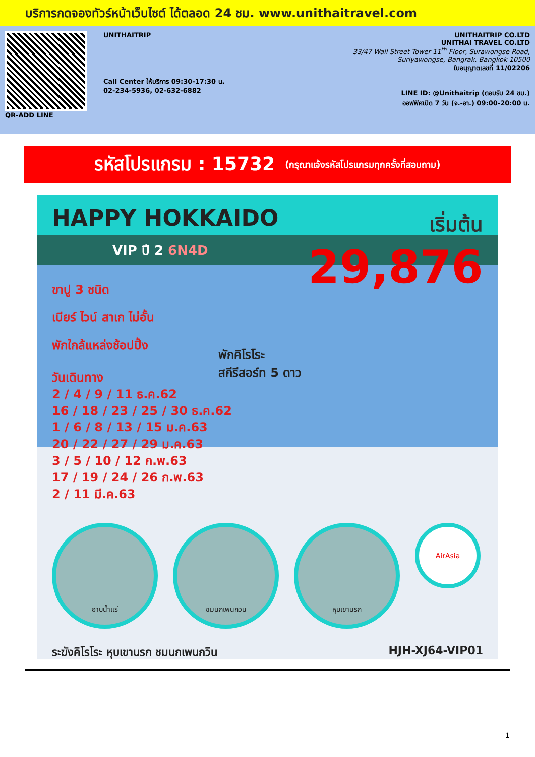บริการกดจองทัวร์หน้าเว็บไซต์ ได้ตลอด 24 ชม. www.unithaitravel.com
QR-ADD LINE UNITHAITRIP
Call Center ให้บริการ 09:30-17:30 น.
02-234-5936, 02-632-6882
UNITHAITRIP CO.LTD
UNITHAI TRAVEL CO.LTD
33/47 Wall Street Tower 11<sup>th</sup> Floor, Surawongse Road,
Suriyawongse, Bangrak, Bangkok 10500
ใบอนุญาตเลขที่ 11/02206
LINE ID: @Unithaitrip (ตอบรับ 24 ชม.)
ออฟฟิศเปิด 7 วัน (จ.-อา.) 09:00-20:00 น.
รหัสโปรแกรม : 15732 (กรุณาแจ้งรหัสโปรแกรมทุกครั้งที่สอบถาม)
HAPPY HOKKAIDO
VIP ปี 2 6N4D
เริ่มต้น
29,876
ขาปู 3 ชนิด
เบียร์ ไวน์ สาเก ไม่อั้น
พักใกล้แหล่งช้อปปิ้ง
พักคิโรโระ
สกีรีสอร์ท 5 ดาว
วันเดินทาง
2 / 4 / 9 / 11 ธ.ค.62
16 / 18 / 23 / 25 / 30 ธ.ค.62
1 / 6 / 8 / 13 / 15 ม.ค.63
20 / 22 / 27 / 29 ม.ค.63
3 / 5 / 10 / 12 ก.พ.63
17 / 19 / 24 / 26 ก.พ.63
2 / 11 มี.ค.63
อาบน้ำแร่ ชมนกเพนกวิน หุบเขานรก
AirAsia
ระฆังคิโรโระ หุบเขานรก ชมนกเพนกวิน HJH-XJ64-VIP01
1